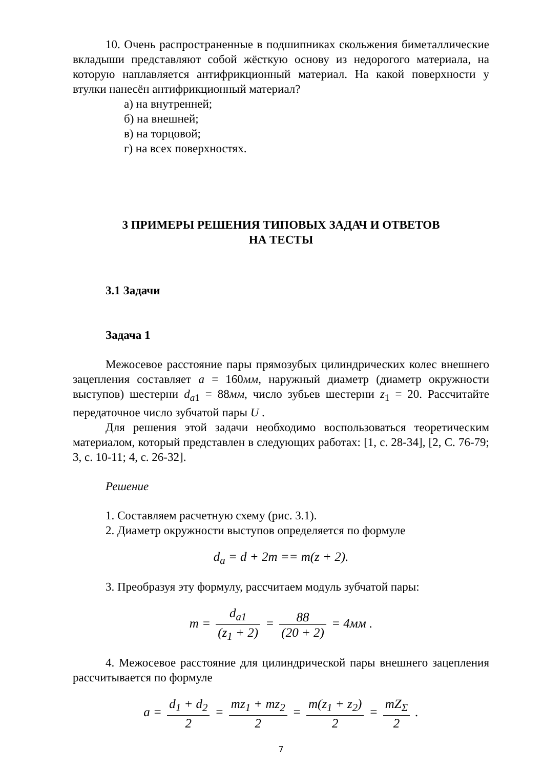10. Очень распространенные в подшипниках скольжения биметаллические вкладыши представляют собой жёсткую основу из недорогого материала, на которую наплавляется антифрикционный материал. На какой поверхности у втулки нанесён антифрикционный материал?
а) на внутренней;
б) на внешней;
в) на торцовой;
г) на всех поверхностях.
3 ПРИМЕРЫ РЕШЕНИЯ ТИПОВЫХ ЗАДАЧ И ОТВЕТОВ
НА ТЕСТЫ
3.1 Задачи
Задача 1
Межосевое расстояние пары прямозубых цилиндрических колес внешнего зацепления составляет a = 160мм, наружный диаметр (диаметр окружности выступов) шестерни d<sub>a1</sub> = 88мм, число зубьев шестерни z<sub>1</sub> = 20. Рассчитайте передаточное число зубчатой пары U .
Для решения этой задачи необходимо воспользоваться теоретическим материалом, который представлен в следующих работах: [1, с. 28-34], [2, С. 76-79; 3, с. 10-11; 4, с. 26-32].
Решение
1. Составляем расчетную схему (рис. 3.1).
2. Диаметр окружности выступов определяется по формуле
d<sub>a</sub> = d + 2m == m(z + 2).
3. Преобразуя эту формулу, рассчитаем модуль зубчатой пары:
m = d<sub>a1</sub> (z<sub>1</sub> + 2) = 88 (20 + 2) = 4мм .
4. Межосевое расстояние для цилиндрической пары внешнего зацепления рассчитывается по формуле
a = d<sub>1</sub> + d<sub>2</sub> 2 = mz<sub>1</sub> + mz<sub>2</sub> 2 = m(z<sub>1</sub> + z<sub>2</sub>) 2 = mZ<sub>Σ</sub> 2 .
7